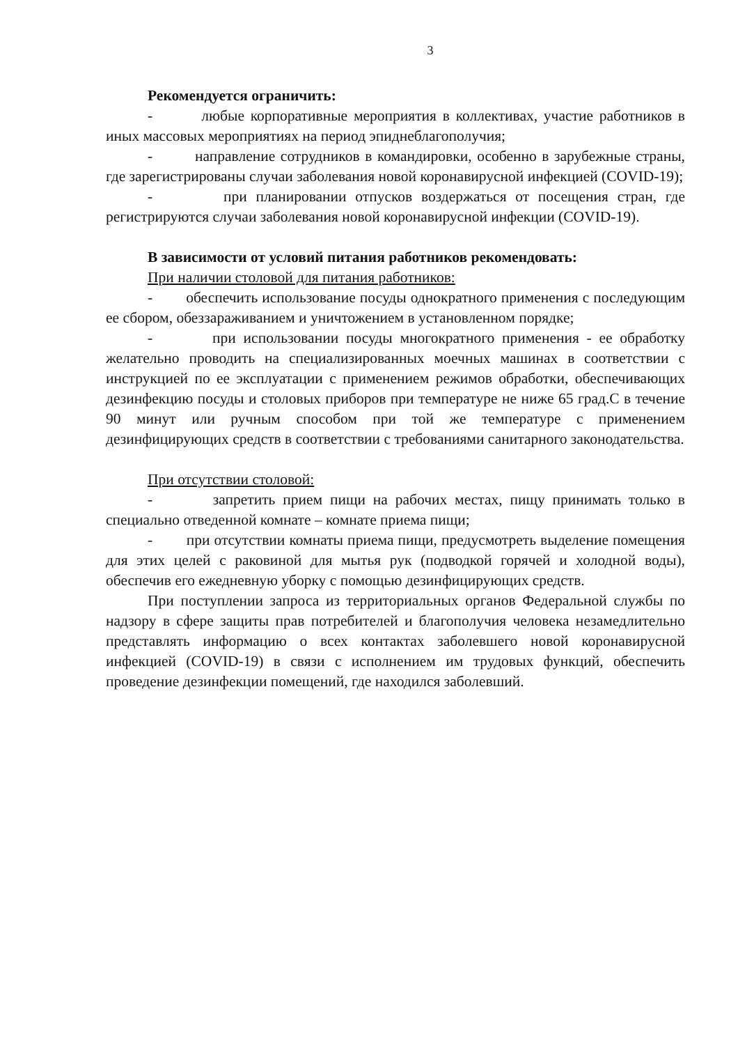3
Рекомендуется ограничить:
- любые корпоративные мероприятия в коллективах, участие работников в иных массовых мероприятиях на период эпиднеблагополучия;
- направление сотрудников в командировки, особенно в зарубежные страны, где зарегистрированы случаи заболевания новой коронавирусной инфекцией (COVID-19);
- при планировании отпусков воздержаться от посещения стран, где регистрируются случаи заболевания новой коронавирусной инфекции (COVID-19).
В зависимости от условий питания работников рекомендовать:
При наличии столовой для питания работников:
- обеспечить использование посуды однократного применения с последующим ее сбором, обеззараживанием и уничтожением в установленном порядке;
- при использовании посуды многократного применения - ее обработку желательно проводить на специализированных моечных машинах в соответствии с инструкцией по ее эксплуатации с применением режимов обработки, обеспечивающих дезинфекцию посуды и столовых приборов при температуре не ниже 65 град.С в течение 90 минут или ручным способом при той же температуре с применением дезинфицирующих средств в соответствии с требованиями санитарного законодательства.
При отсутствии столовой:
- запретить прием пищи на рабочих местах, пищу принимать только в специально отведенной комнате – комнате приема пищи;
- при отсутствии комнаты приема пищи, предусмотреть выделение помещения для этих целей с раковиной для мытья рук (подводкой горячей и холодной воды), обеспечив его ежедневную уборку с помощью дезинфицирующих средств.
При поступлении запроса из территориальных органов Федеральной службы по надзору в сфере защиты прав потребителей и благополучия человека незамедлительно представлять информацию о всех контактах заболевшего новой коронавирусной инфекцией (COVID-19) в связи с исполнением им трудовых функций, обеспечить проведение дезинфекции помещений, где находился заболевший.